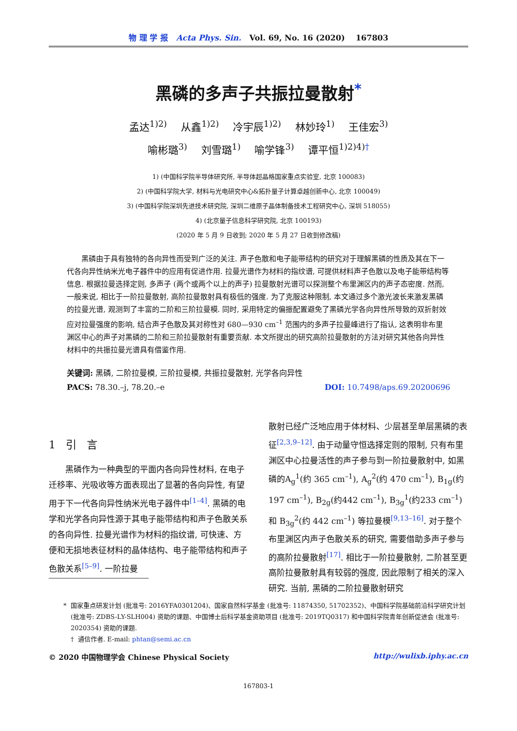物 理 学 报 Acta Phys. Sin. Vol. 69, No. 16 (2020) 167803
黑磷的多声子共振拉曼散射<sup>*</sup>
孟达<sup>1)2)</sup> 从鑫<sup>1)2)</sup> 冷宇辰<sup>1)2)</sup> 林妙玲<sup>1)</sup> 王佳宏<sup>3)</sup>
喻彬璐<sup>3)</sup> 刘雪璐<sup>1)</sup> 喻学锋<sup>3)</sup> 谭平恒<sup>1)2)4)†</sup>
1) (中国科学院半导体研究所, 半导体超晶格国家重点实验室, 北京 100083)
2) (中国科学院大学, 材料与光电研究中心&拓扑量子计算卓越创新中心, 北京 100049)
3) (中国科学院深圳先进技术研究院, 深圳二维原子晶体制备技术工程研究中心, 深圳 518055)
4) (北京量子信息科学研究院, 北京 100193)
(2020 年 5 月 9 日收到; 2020 年 5 月 27 日收到修改稿)
黑磷由于具有独特的各向异性而受到广泛的关注. 声子色散和电子能带结构的研究对于理解黑磷的性质及其在下一代各向异性纳米光电子器件中的应用有促进作用. 拉曼光谱作为材料的指纹谱, 可提供材料声子色散以及电子能带结构等信息. 根据拉曼选择定则, 多声子 (两个或两个以上的声子) 拉曼散射光谱可以探测整个布里渊区内的声子态密度. 然而, 一般来说, 相比于一阶拉曼散射, 高阶拉曼散射具有极低的强度. 为了克服这种限制, 本文通过多个激光波长来激发黑磷的拉曼光谱, 观测到了丰富的二阶和三阶拉曼模. 同时, 采用特定的偏振配置避免了黑磷光学各向异性所导致的双折射效应对拉曼强度的影响, 结合声子色散及其对称性对 680—930 cm<sup>–1</sup> 范围内的多声子拉曼峰进行了指认, 这表明非布里渊区中心的声子对黑磷的二阶和三阶拉曼散射有重要贡献. 本文所提出的研究高阶拉曼散射的方法对研究其他各向异性材料中的共振拉曼光谱具有借鉴作用.
关键词: 黑磷, 二阶拉曼模, 三阶拉曼模, 共振拉曼散射, 光学各向异性
PACS: 78.30.–j, 78.20.–e DOI: 10.7498/aps.69.20200696
1 引 言
黑磷作为一种典型的平面内各向异性材料, 在电子迁移率、光吸收等方面表现出了显著的各向异性, 有望用于下一代各向异性纳米光电子器件中<sup>[1–4]</sup>. 黑磷的电学和光学各向异性源于其电子能带结构和声子色散关系的各向异性. 拉曼光谱作为材料的指纹谱, 可快速、方便和无损地表征材料的晶体结构、电子能带结构和声子色散关系<sup>[5–9]</sup>. 一阶拉曼
散射已经广泛地应用于体材料、少层甚至单层黑磷的表征<sup>[2,3,9–12]</sup>. 由于动量守恒选择定则的限制, 只有布里渊区中心拉曼活性的声子参与到一阶拉曼散射中, 如黑磷的A<sub>g</sub><sup>1</sup>(约 365 cm<sup>–1</sup>), A<sub>g</sub><sup>2</sup>(约 470 cm<sup>–1</sup>), B<sub>1g</sub>(约197 cm<sup>–1</sup>), B<sub>2g</sub>(约442 cm<sup>–1</sup>), B<sub>3g</sub><sup>1</sup>(约233 cm<sup>–1</sup>) 和 B<sub>3g</sub><sup>2</sup>(约 442 cm<sup>–1</sup>) 等拉曼模<sup>[9,13–16]</sup>. 对于整个布里渊区内声子色散关系的研究, 需要借助多声子参与的高阶拉曼散射<sup>[17]</sup>. 相比于一阶拉曼散射, 二阶甚至更高阶拉曼散射具有较弱的强度, 因此限制了相关的深入研究. 当前, 黑磷的二阶拉曼散射研究
* 国家重点研发计划 (批准号: 2016YFA0301204)、国家自然科学基金 (批准号: 11874350, 51702352)、中国科学院基础前沿科学研究计划 (批准号: ZDBS-LY-SLH004) 资助的课题、中国博士后科学基金资助项目 (批准号: 2019TQ0317) 和中国科学院青年创新促进会 (批准号: 2020354) 资助的课题.
† 通信作者. E-mail: phtan@semi.ac.cn
© 2020 中国物理学会 Chinese Physical Society http://wulixb.iphy.ac.cn
167803-1